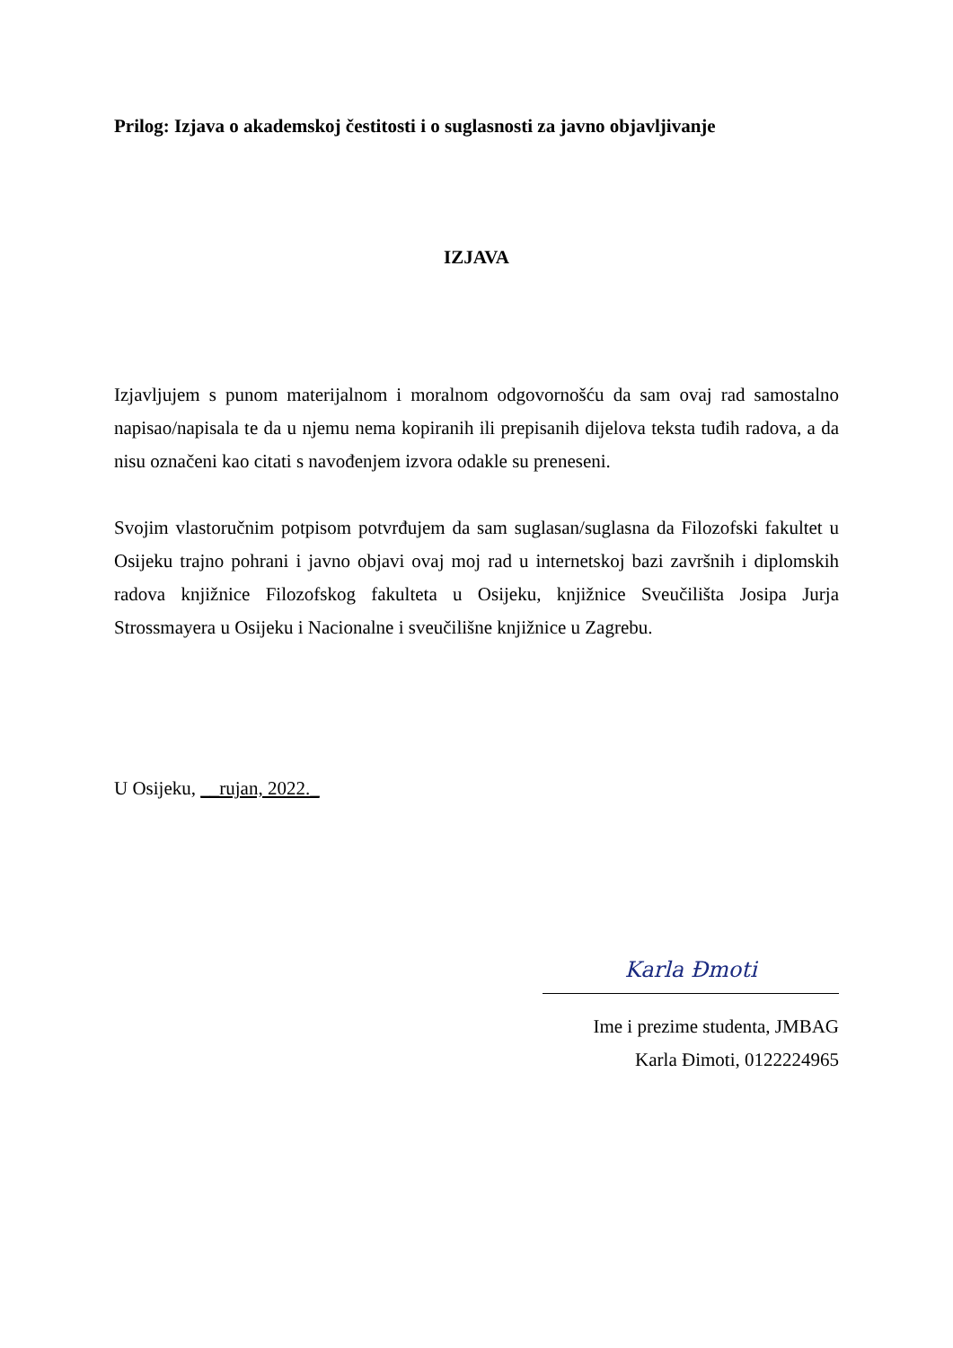Prilog: Izjava o akademskoj čestitosti i o suglasnosti za javno objavljivanje
IZJAVA
Izjavljujem s punom materijalnom i moralnom odgovornošću da sam ovaj rad samostalno napisao/napisala te da u njemu nema kopiranih ili prepisanih dijelova teksta tuđih radova, a da nisu označeni kao citati s navođenjem izvora odakle su preneseni.
Svojim vlastoručnim potpisom potvrđujem da sam suglasan/suglasna da Filozofski fakultet u Osijeku trajno pohrani i javno objavi ovaj moj rad u internetskoj bazi završnih i diplomskih radova knjižnice Filozofskog fakulteta u Osijeku, knjižnice Sveučilišta Josipa Jurja Strossmayera u Osijeku i Nacionalne i sveučilišne knjižnice u Zagrebu.
U Osijeku, __rujan, 2022._
Karla Đmoti
Ime i prezime studenta, JMBAG
Karla Đimoti, 0122224965